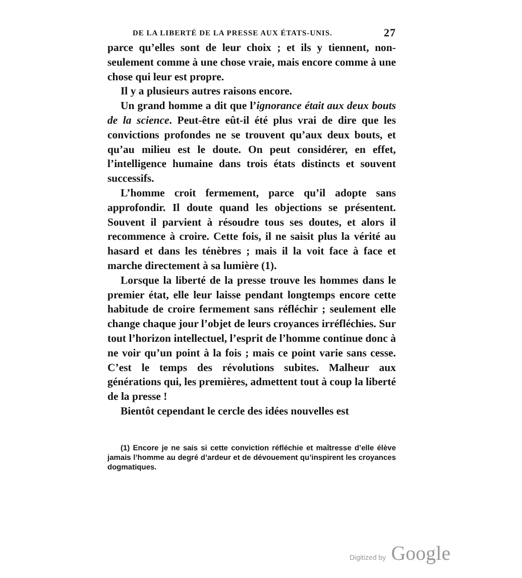DE LA LIBERTÉ DE LA PRESSE AUX ÉTATS-UNIS. 27
parce qu’elles sont de leur choix ; et ils y tiennent, non-seulement comme à une chose vraie, mais encore comme à une chose qui leur est propre.
Il y a plusieurs autres raisons encore.
Un grand homme a dit que l’ignorance était aux deux bouts de la science. Peut-être eût-il été plus vrai de dire que les convictions profondes ne se trouvent qu’aux deux bouts, et qu’au milieu est le doute. On peut considérer, en effet, l’intelligence humaine dans trois états distincts et souvent successifs.
L’homme croit fermement, parce qu’il adopte sans approfondir. Il doute quand les objections se présentent. Souvent il parvient à résoudre tous ses doutes, et alors il recommence à croire. Cette fois, il ne saisit plus la vérité au hasard et dans les ténèbres ; mais il la voit face à face et marche directement à sa lumière (1).
Lorsque la liberté de la presse trouve les hommes dans le premier état, elle leur laisse pendant longtemps encore cette habitude de croire fermement sans réfléchir ; seulement elle change chaque jour l’objet de leurs croyances irréfléchies. Sur tout l’horizon intellectuel, l’esprit de l’homme continue donc à ne voir qu’un point à la fois ; mais ce point varie sans cesse. C’est le temps des révolutions subites. Malheur aux générations qui, les premières, admettent tout à coup la liberté de la presse !
Bientôt cependant le cercle des idées nouvelles est
(1) Encore je ne sais si cette conviction réfléchie et maîtresse d’elle élève jamais l’homme au degré d’ardeur et de dévouement qu’inspirent les croyances dogmatiques.
Digitized by Google